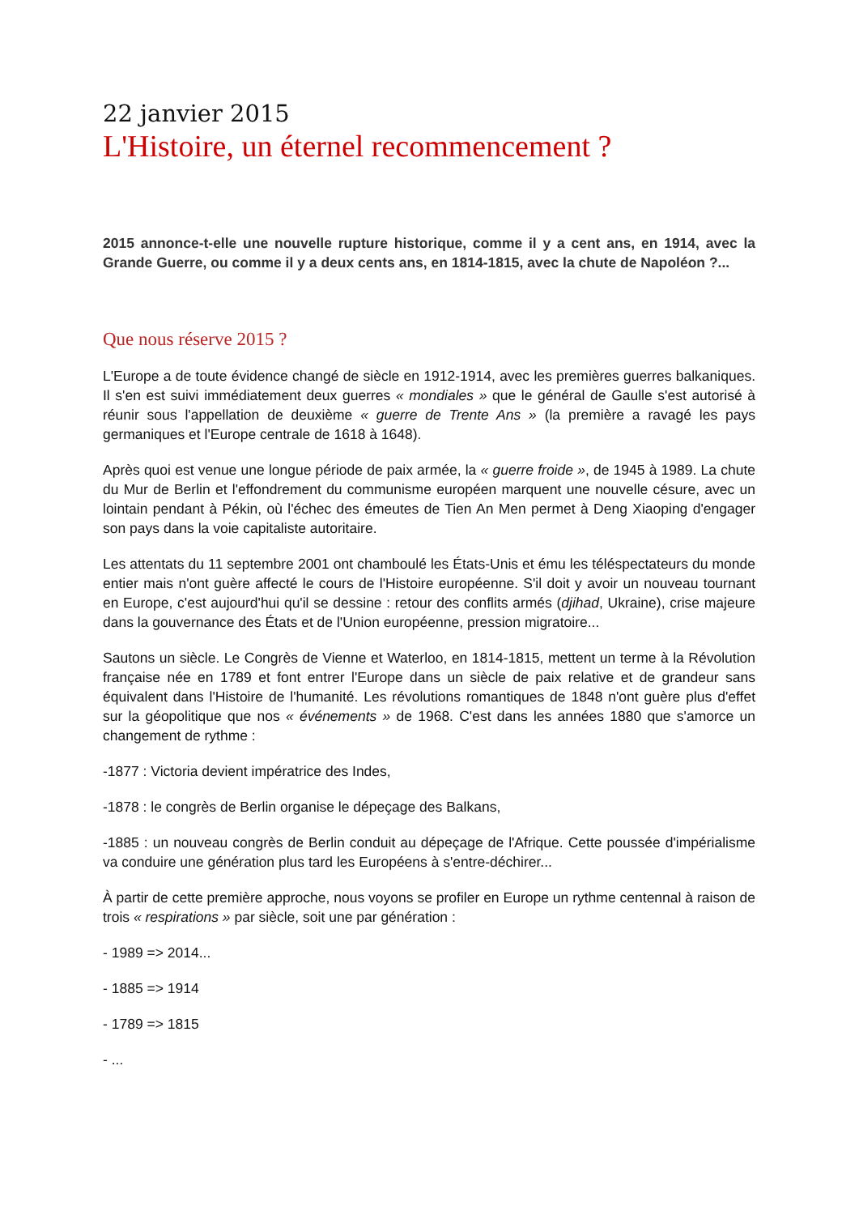22 janvier 2015
L'Histoire, un éternel recommencement ?
2015 annonce-t-elle une nouvelle rupture historique, comme il y a cent ans, en 1914, avec la Grande Guerre, ou comme il y a deux cents ans, en 1814-1815, avec la chute de Napoléon ?...
Que nous réserve 2015 ?
L'Europe a de toute évidence changé de siècle en 1912-1914, avec les premières guerres balkaniques. Il s'en est suivi immédiatement deux guerres « mondiales » que le général de Gaulle s'est autorisé à réunir sous l'appellation de deuxième « guerre de Trente Ans » (la première a ravagé les pays germaniques et l'Europe centrale de 1618 à 1648).
Après quoi est venue une longue période de paix armée, la « guerre froide », de 1945 à 1989. La chute du Mur de Berlin et l'effondrement du communisme européen marquent une nouvelle césure, avec un lointain pendant à Pékin, où l'échec des émeutes de Tien An Men permet à Deng Xiaoping d'engager son pays dans la voie capitaliste autoritaire.
Les attentats du 11 septembre 2001 ont chamboulé les États-Unis et ému les téléspectateurs du monde entier mais n'ont guère affecté le cours de l'Histoire européenne. S'il doit y avoir un nouveau tournant en Europe, c'est aujourd'hui qu'il se dessine : retour des conflits armés (djihad, Ukraine), crise majeure dans la gouvernance des États et de l'Union européenne, pression migratoire...
Sautons un siècle. Le Congrès de Vienne et Waterloo, en 1814-1815, mettent un terme à la Révolution française née en 1789 et font entrer l'Europe dans un siècle de paix relative et de grandeur sans équivalent dans l'Histoire de l'humanité. Les révolutions romantiques de 1848 n'ont guère plus d'effet sur la géopolitique que nos « événements » de 1968. C'est dans les années 1880 que s'amorce un changement de rythme :
-1877 : Victoria devient impératrice des Indes,
-1878 : le congrès de Berlin organise le dépeçage des Balkans,
-1885 : un nouveau congrès de Berlin conduit au dépeçage de l'Afrique. Cette poussée d'impérialisme va conduire une génération plus tard les Européens à s'entre-déchirer...
À partir de cette première approche, nous voyons se profiler en Europe un rythme centennal à raison de trois « respirations » par siècle, soit une par génération :
- 1989 => 2014...
- 1885 => 1914
- 1789 => 1815
- ...